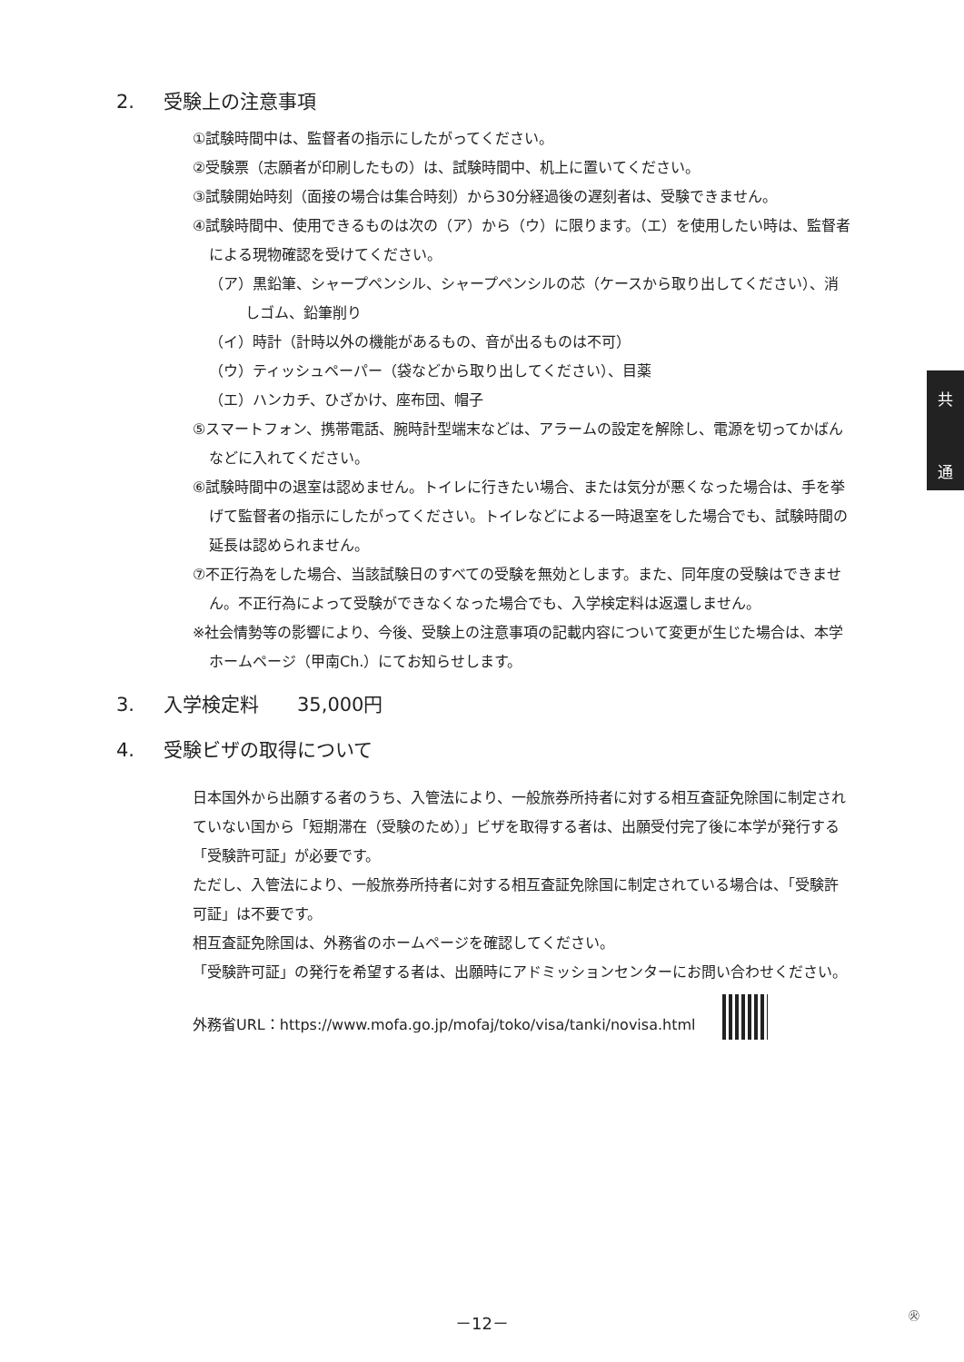2. 受験上の注意事項
①試験時間中は、監督者の指示にしたがってください。
②受験票（志願者が印刷したもの）は、試験時間中、机上に置いてください。
③試験開始時刻（面接の場合は集合時刻）から30分経過後の遅刻者は、受験できません。
④試験時間中、使用できるものは次の（ア）から（ウ）に限ります。（エ）を使用したい時は、監督者による現物確認を受けてください。
（ア）黒鉛筆、シャープペンシル、シャープペンシルの芯（ケースから取り出してください）、消しゴム、鉛筆削り
（イ）時計（計時以外の機能があるもの、音が出るものは不可）
（ウ）ティッシュペーパー（袋などから取り出してください）、目薬
（エ）ハンカチ、ひざかけ、座布団、帽子
⑤スマートフォン、携帯電話、腕時計型端末などは、アラームの設定を解除し、電源を切ってかばんなどに入れてください。
⑥試験時間中の退室は認めません。トイレに行きたい場合、または気分が悪くなった場合は、手を挙げて監督者の指示にしたがってください。トイレなどによる一時退室をした場合でも、試験時間の延長は認められません。
⑦不正行為をした場合、当該試験日のすべての受験を無効とします。また、同年度の受験はできません。不正行為によって受験ができなくなった場合でも、入学検定料は返還しません。
※社会情勢等の影響により、今後、受験上の注意事項の記載内容について変更が生じた場合は、本学ホームページ（甲南Ch.）にてお知らせします。
3. 入学検定料　　35,000円
4. 受験ビザの取得について
日本国外から出願する者のうち、入管法により、一般旅券所持者に対する相互査証免除国に制定されていない国から「短期滞在（受験のため）」ビザを取得する者は、出願受付完了後に本学が発行する「受験許可証」が必要です。
ただし、入管法により、一般旅券所持者に対する相互査証免除国に制定されている場合は、「受験許可証」は不要です。
相互査証免除国は、外務省のホームページを確認してください。
「受験許可証」の発行を希望する者は、出願時にアドミッションセンターにお問い合わせください。
外務省URL：https://www.mofa.go.jp/mofaj/toko/visa/tanki/novisa.html
共
通
－12－ ㊋